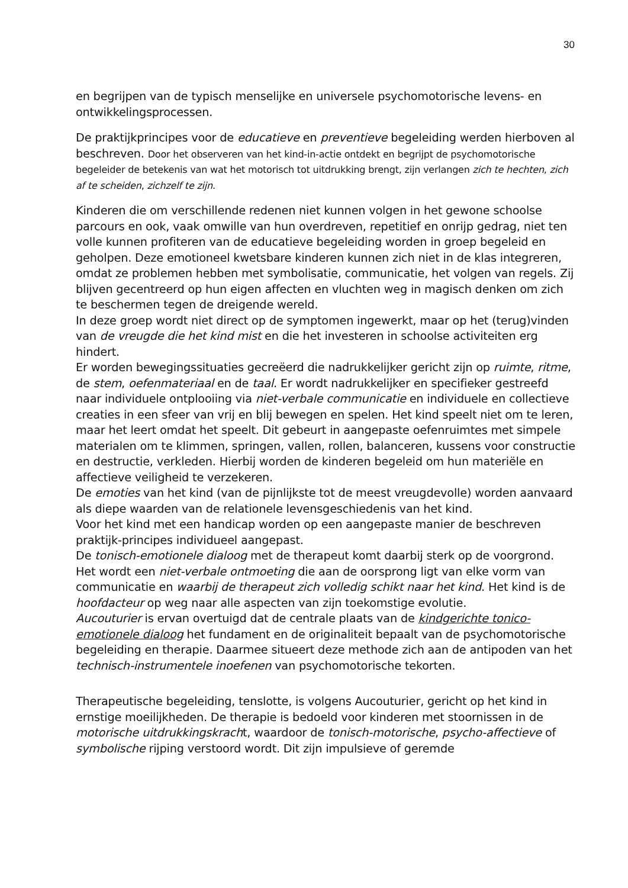30
en begrijpen van de typisch menselijke en universele psychomotorische levens- en ontwikkelingsprocessen.
De praktijkprincipes voor de educatieve en preventieve begeleiding werden hierboven al beschreven. Door het observeren van het kind-in-actie ontdekt en begrijpt de psychomotorische begeleider de betekenis van wat het motorisch tot uitdrukking brengt, zijn verlangen zich te hechten, zich af te scheiden, zichzelf te zijn.
Kinderen die om verschillende redenen niet kunnen volgen in het gewone schoolse parcours en ook, vaak omwille van hun overdreven, repetitief en onrijp gedrag, niet ten volle kunnen profiteren van de educatieve begeleiding worden in groep begeleid en geholpen. Deze emotioneel kwetsbare kinderen kunnen zich niet in de klas integreren, omdat ze problemen hebben met symbolisatie, communicatie, het volgen van regels. Zij blijven gecentreerd op hun eigen affecten en vluchten weg in magisch denken om zich te beschermen tegen de dreigende wereld.
In deze groep wordt niet direct op de symptomen ingewerkt, maar op het (terug)vinden van de vreugde die het kind mist en die het investeren in schoolse activiteiten erg hindert.
Er worden bewegingssituaties gecreëerd die nadrukkelijker gericht zijn op ruimte, ritme, de stem, oefenmateriaal en de taal. Er wordt nadrukkelijker en specifieker gestreefd naar individuele ontplooiing via niet-verbale communicatie en individuele en collectieve creaties in een sfeer van vrij en blij bewegen en spelen. Het kind speelt niet om te leren, maar het leert omdat het speelt. Dit gebeurt in aangepaste oefenruimtes met simpele materialen om te klimmen, springen, vallen, rollen, balanceren, kussens voor constructie en destructie, verkleden. Hierbij worden de kinderen begeleid om hun materiële en affectieve veiligheid te verzekeren.
De emoties van het kind (van de pijnlijkste tot de meest vreugdevolle) worden aanvaard als diepe waarden van de relationele levensgeschiedenis van het kind.
Voor het kind met een handicap worden op een aangepaste manier de beschreven praktijk-principes individueel aangepast.
De tonisch-emotionele dialoog met de therapeut komt daarbij sterk op de voorgrond. Het wordt een niet-verbale ontmoeting die aan de oorsprong ligt van elke vorm van communicatie en waarbij de therapeut zich volledig schikt naar het kind. Het kind is de hoofdacteur op weg naar alle aspecten van zijn toekomstige evolutie.
Aucouturier is ervan overtuigd dat de centrale plaats van de kindgerichte tonico-emotionele dialoog het fundament en de originaliteit bepaalt van de psychomotorische begeleiding en therapie. Daarmee situeert deze methode zich aan de antipoden van het technisch-instrumentele inoefenen van psychomotorische tekorten.
Therapeutische begeleiding, tenslotte, is volgens Aucouturier, gericht op het kind in ernstige moeilijkheden. De therapie is bedoeld voor kinderen met stoornissen in de motorische uitdrukkingskracht, waardoor de tonisch-motorische, psycho-affectieve of symbolische rijping verstoord wordt. Dit zijn impulsieve of geremde